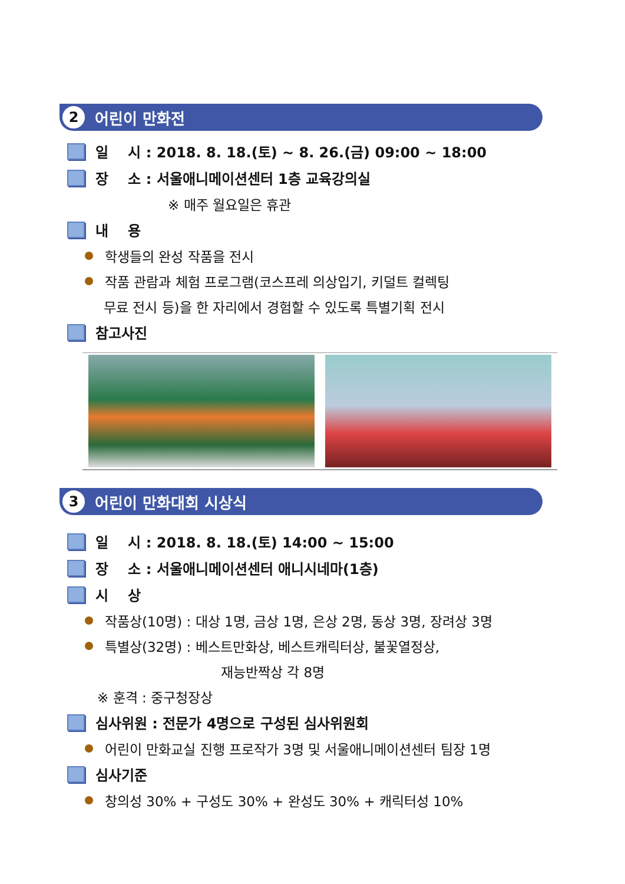2
어린이 만화전
일 시 : 2018. 8. 18.(토) ~ 8. 26.(금) 09:00 ~ 18:00
장 소 : 서울애니메이션센터 1층 교육강의실
※ 매주 월요일은 휴관
내 용
학생들의 완성 작품을 전시
작품 관람과 체험 프로그램(코스프레 의상입기, 키덜트 컬렉팅
무료 전시 등)을 한 자리에서 경험할 수 있도록 특별기획 전시
참고사진
3
어린이 만화대회 시상식
일 시 : 2018. 8. 18.(토) 14:00 ~ 15:00
장 소 : 서울애니메이션센터 애니시네마(1층)
시 상
작품상(10명) : 대상 1명, 금상 1명, 은상 2명, 동상 3명, 장려상 3명
특별상(32명) : 베스트만화상, 베스트캐릭터상, 불꽃열정상,
재능반짝상 각 8명
※ 훈격 : 중구청장상
심사위원 : 전문가 4명으로 구성된 심사위원회
어린이 만화교실 진행 프로작가 3명 및 서울애니메이션센터 팀장 1명
심사기준
창의성 30% + 구성도 30% + 완성도 30% + 캐릭터성 10%